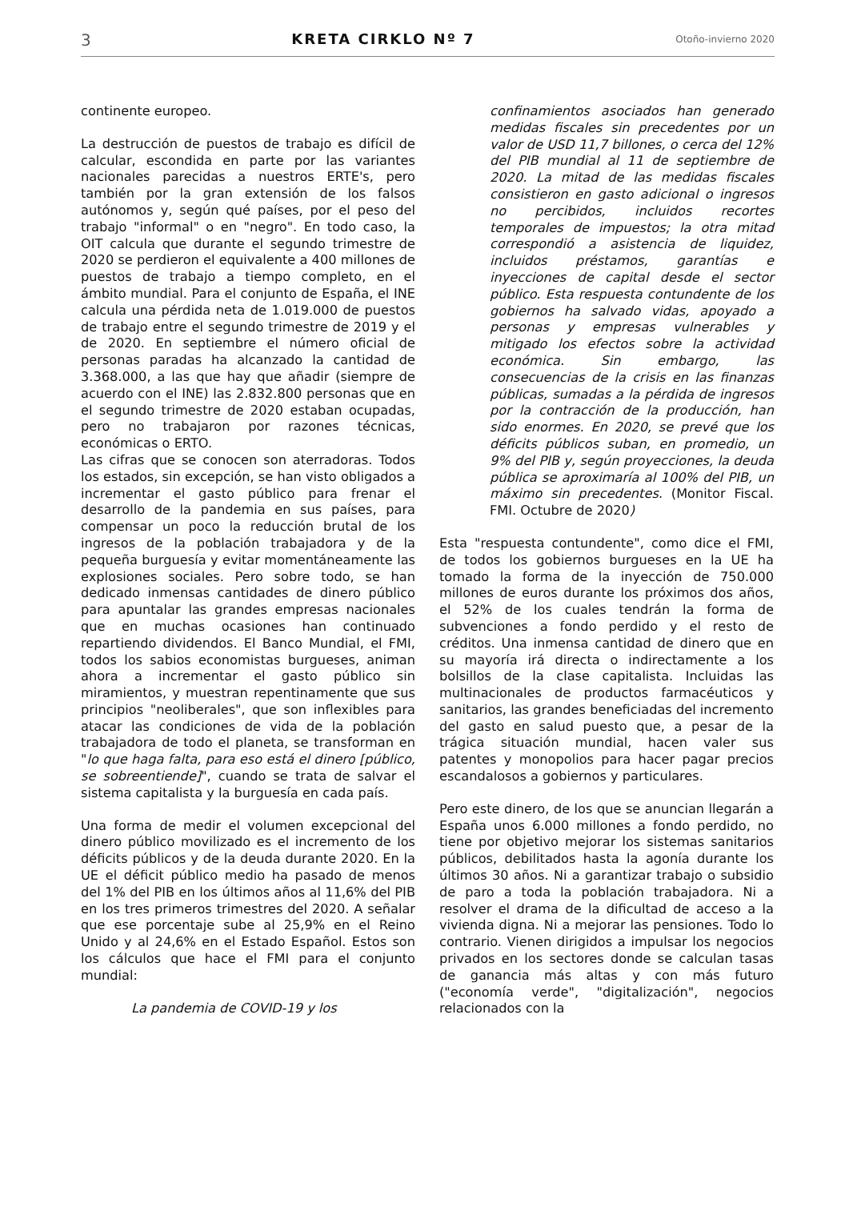3 KRETA CIRKLO Nº 7 Otoño-invierno 2020
continente europeo.
La destrucción de puestos de trabajo es difícil de calcular, escondida en parte por las variantes nacionales parecidas a nuestros ERTE's, pero también por la gran extensión de los falsos autónomos y, según qué países, por el peso del trabajo "informal" o en "negro". En todo caso, la OIT calcula que durante el segundo trimestre de 2020 se perdieron el equivalente a 400 millones de puestos de trabajo a tiempo completo, en el ámbito mundial. Para el conjunto de España, el INE calcula una pérdida neta de 1.019.000 de puestos de trabajo entre el segundo trimestre de 2019 y el de 2020. En septiembre el número oficial de personas paradas ha alcanzado la cantidad de 3.368.000, a las que hay que añadir (siempre de acuerdo con el INE) las 2.832.800 personas que en el segundo trimestre de 2020 estaban ocupadas, pero no trabajaron por razones técnicas, económicas o ERTO.
Las cifras que se conocen son aterradoras. Todos los estados, sin excepción, se han visto obligados a incrementar el gasto público para frenar el desarrollo de la pandemia en sus países, para compensar un poco la reducción brutal de los ingresos de la población trabajadora y de la pequeña burguesía y evitar momentáneamente las explosiones sociales. Pero sobre todo, se han dedicado inmensas cantidades de dinero público para apuntalar las grandes empresas nacionales que en muchas ocasiones han continuado repartiendo dividendos. El Banco Mundial, el FMI, todos los sabios economistas burgueses, animan ahora a incrementar el gasto público sin miramientos, y muestran repentinamente que sus principios "neoliberales", que son inflexibles para atacar las condiciones de vida de la población trabajadora de todo el planeta, se transforman en "lo que haga falta, para eso está el dinero [público, se sobreentiende]", cuando se trata de salvar el sistema capitalista y la burguesía en cada país.
Una forma de medir el volumen excepcional del dinero público movilizado es el incremento de los déficits públicos y de la deuda durante 2020. En la UE el déficit público medio ha pasado de menos del 1% del PIB en los últimos años al 11,6% del PIB en los tres primeros trimestres del 2020. A señalar que ese porcentaje sube al 25,9% en el Reino Unido y al 24,6% en el Estado Español. Estos son los cálculos que hace el FMI para el conjunto mundial:
La pandemia de COVID-19 y los
confinamientos asociados han generado medidas fiscales sin precedentes por un valor de USD 11,7 billones, o cerca del 12% del PIB mundial al 11 de septiembre de 2020. La mitad de las medidas fiscales consistieron en gasto adicional o ingresos no percibidos, incluidos recortes temporales de impuestos; la otra mitad correspondió a asistencia de liquidez, incluidos préstamos, garantías e inyecciones de capital desde el sector público. Esta respuesta contundente de los gobiernos ha salvado vidas, apoyado a personas y empresas vulnerables y mitigado los efectos sobre la actividad económica. Sin embargo, las consecuencias de la crisis en las finanzas públicas, sumadas a la pérdida de ingresos por la contracción de la producción, han sido enormes. En 2020, se prevé que los déficits públicos suban, en promedio, un 9% del PIB y, según proyecciones, la deuda pública se aproximaría al 100% del PIB, un máximo sin precedentes. (Monitor Fiscal. FMI. Octubre de 2020)
Esta "respuesta contundente", como dice el FMI, de todos los gobiernos burgueses en la UE ha tomado la forma de la inyección de 750.000 millones de euros durante los próximos dos años, el 52% de los cuales tendrán la forma de subvenciones a fondo perdido y el resto de créditos. Una inmensa cantidad de dinero que en su mayoría irá directa o indirectamente a los bolsillos de la clase capitalista. Incluidas las multinacionales de productos farmacéuticos y sanitarios, las grandes beneficiadas del incremento del gasto en salud puesto que, a pesar de la trágica situación mundial, hacen valer sus patentes y monopolios para hacer pagar precios escandalosos a gobiernos y particulares.
Pero este dinero, de los que se anuncian llegarán a España unos 6.000 millones a fondo perdido, no tiene por objetivo mejorar los sistemas sanitarios públicos, debilitados hasta la agonía durante los últimos 30 años. Ni a garantizar trabajo o subsidio de paro a toda la población trabajadora. Ni a resolver el drama de la dificultad de acceso a la vivienda digna. Ni a mejorar las pensiones. Todo lo contrario. Vienen dirigidos a impulsar los negocios privados en los sectores donde se calculan tasas de ganancia más altas y con más futuro ("economía verde", "digitalización", negocios relacionados con la